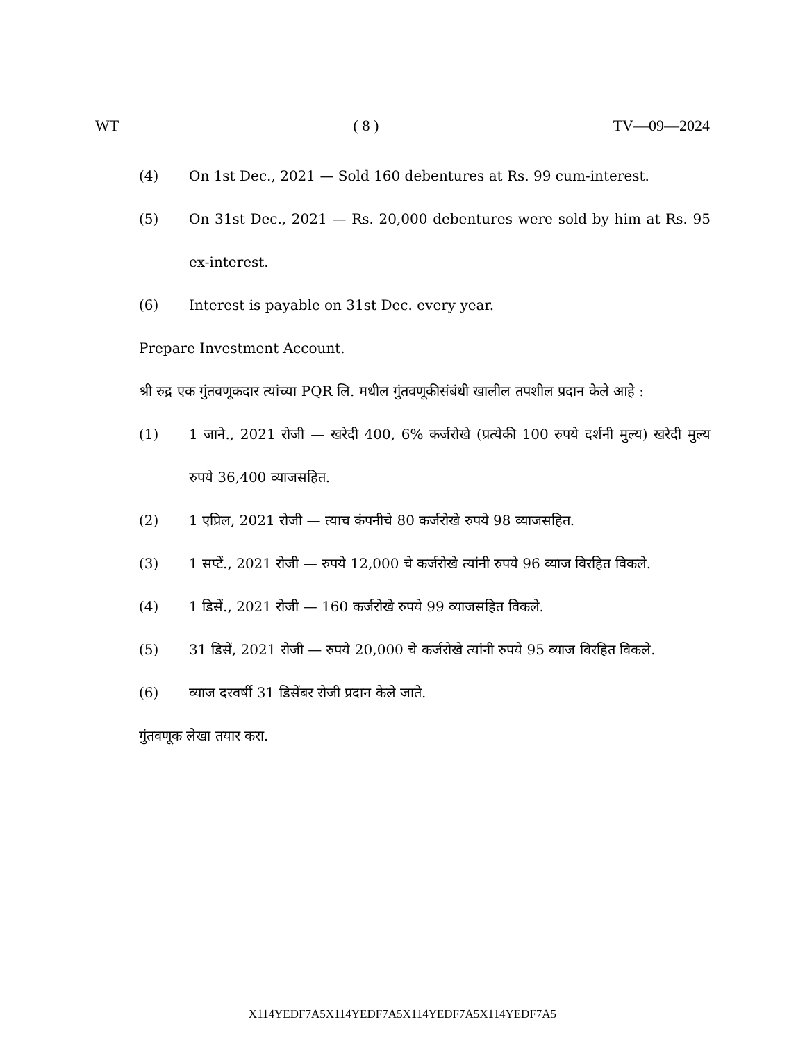WT ( 8 ) TV—09—2024
(4) On 1st Dec., 2021 — Sold 160 debentures at Rs. 99 cum-interest.
(5) On 31st Dec., 2021 — Rs. 20,000 debentures were sold by him at Rs. 95 ex-interest.
(6) Interest is payable on 31st Dec. every year.
Prepare Investment Account.
श्री रुद्र एक गुंतवणूकदार त्यांच्या PQR लि. मधील गुंतवणूकीसंबंधी खालील तपशील प्रदान केले आहे :
(1) 1 जाने., 2021 रोजी — खरेदी 400, 6% कर्जरोखे (प्रत्येकी 100 रुपये दर्शनी मुल्य) खरेदी मुल्य रुपये 36,400 व्याजसहित.
(2) 1 एप्रिल, 2021 रोजी — त्याच कंपनीचे 80 कर्जरोखे रुपये 98 व्याजसहित.
(3) 1 सप्टें., 2021 रोजी — रुपये 12,000 चे कर्जरोखे त्यांनी रुपये 96 व्याज विरहित विकले.
(4) 1 डिसें., 2021 रोजी — 160 कर्जरोखे रुपये 99 व्याजसहित विकले.
(5) 31 डिसें, 2021 रोजी — रुपये 20,000 चे कर्जरोखे त्यांनी रुपये 95 व्याज विरहित विकले.
(6) व्याज दरवर्षी 31 डिसेंबर रोजी प्रदान केले जाते.
गुंतवणूक लेखा तयार करा.
X114YEDF7A5X114YEDF7A5X114YEDF7A5X114YEDF7A5